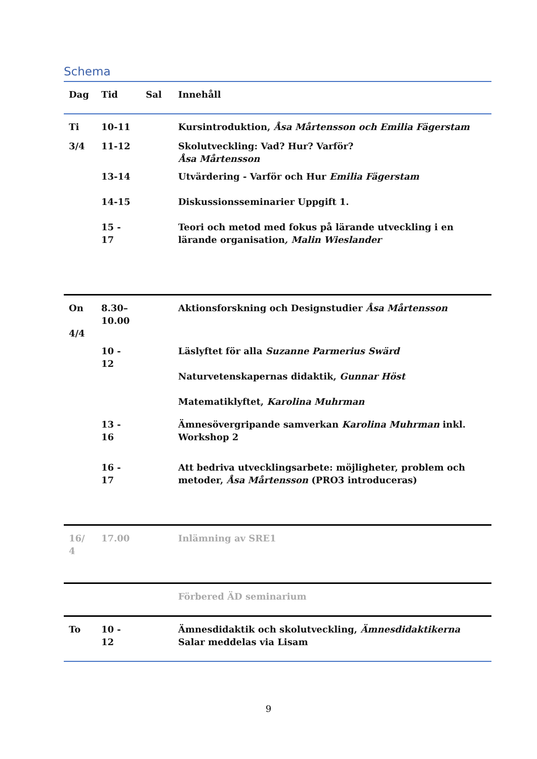Schema
| Dag | Tid | Sal | Innehåll |
| --- | --- | --- | --- |
| Ti | 10-11 | | Kursintroduktion, Åsa Mårtensson och Emilia Fägerstam |
| 3/4 | 11-12 | | Skolutveckling: Vad? Hur? Varför? Åsa Mårtensson |
| | 13-14 | | Utvärdering - Varför och Hur Emilia Fägerstam |
| | 14-15 | | Diskussionsseminarier Uppgift 1. |
| | 15 - 17 | | Teori och metod med fokus på lärande utveckling i en lärande organisation , Malin Wieslander |
| On 4/4 | 8.30– 10.00 | | Aktionsforskning och Designstudier Åsa Mårtensson |
| | 10 - 12 | | Läslyftet för alla Suzanne Parmerius Swärd Naturvetenskapernas didaktik, Gunnar Höst Matematiklyftet, Karolina Muhrman |
| | 13 - 16 | | Ämnesövergripande samverkan Karolina Muhrman inkl. Workshop 2 |
| | 16 - 17 | | Att bedriva utvecklingsarbete: möjligheter, problem och metoder, Åsa Mårtensson (PRO3 introduceras) |
| 16/ 4 | 17.00 | | Inlämning av SRE1 |
| | | | Förbered ÄD seminarium |
| To | 10 - 12 | | Ämnesdidaktik och skolutveckling, Ämnesdidaktikerna Salar meddelas via Lisam |
9